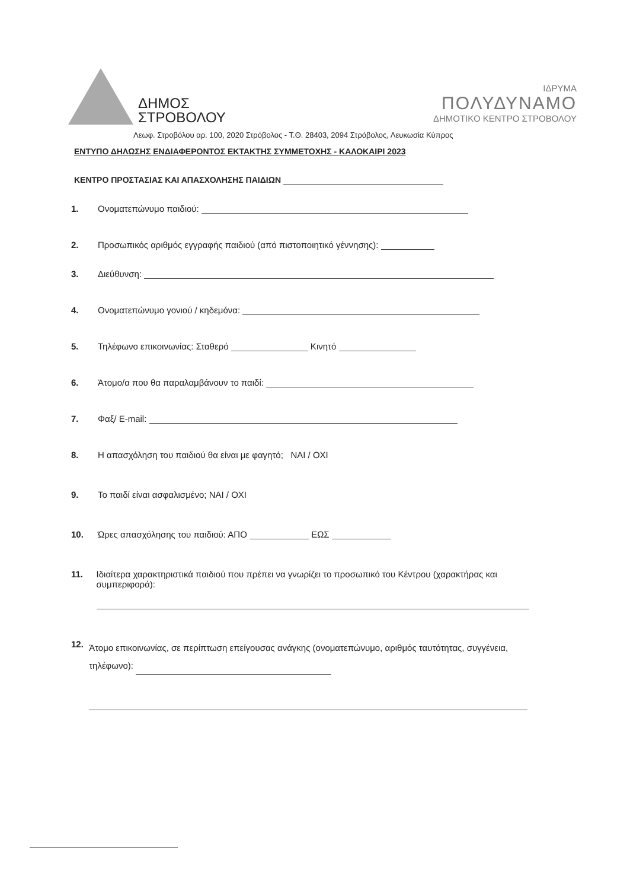ΔΗΜΟΣ
ΣΤΡΟΒΟΛΟΥ
ΙΔΡΥΜΑ
ΠΟΛΥΔΥΝΑΜΟ
ΔΗΜΟΤΙΚΟ ΚΕΝΤΡΟ ΣΤΡΟΒΟΛΟΥ
Λεωφ. Στροβόλου αρ. 100, 2020 Στρόβολος - Τ.Θ. 28403, 2094 Στρόβολος, Λευκωσία Κύπρος
ΕΝΤΥΠΟ ΔΗΛΩΣΗΣ ΕΝΔΙΑΦΕΡΟΝΤΟΣ ΕΚΤΑΚΤΗΣ ΣΥΜΜΕΤΟΧΗΣ - ΚΑΛΟΚΑΙΡΙ 2023
ΚΕΝΤΡΟ ΠΡΟΣΤΑΣΙΑΣ ΚΑΙ ΑΠΑΣΧΟΛΗΣΗΣ ΠΑΙΔΙΩΝ
1. Ονοματεπώνυμο παιδιού:
2. Προσωπικός αριθμός εγγραφής παιδιού (από πιστοποιητικό γέννησης):
3. Διεύθυνση:
4. Ονοματεπώνυμο γονιού / κηδεμόνα:
5. Τηλέφωνο επικοινωνίας: Σταθερό Κινητό
6. Άτομο/α που θα παραλαμβάνουν το παιδί:
7. Φαξ/ E-mail:
8. Η απασχόληση του παιδιού θα είναι με φαγητό; ΝΑΙ / ΟΧΙ
9. Το παιδί είναι ασφαλισμένο; ΝΑΙ / ΟΧΙ
10. Ώρες απασχόλησης του παιδιού: ΑΠΟ ΕΩΣ
11. Ιδιαίτερα χαρακτηριστικά παιδιού που πρέπει να γνωρίζει το προσωπικό του Κέντρου (χαρακτήρας και συμπεριφορά):
12.
Άτομο επικοινωνίας, σε περίπτωση επείγουσας ανάγκης (ονοματεπώνυμο, αριθμός ταυτότητας, συγγένεια, τηλέφωνο):